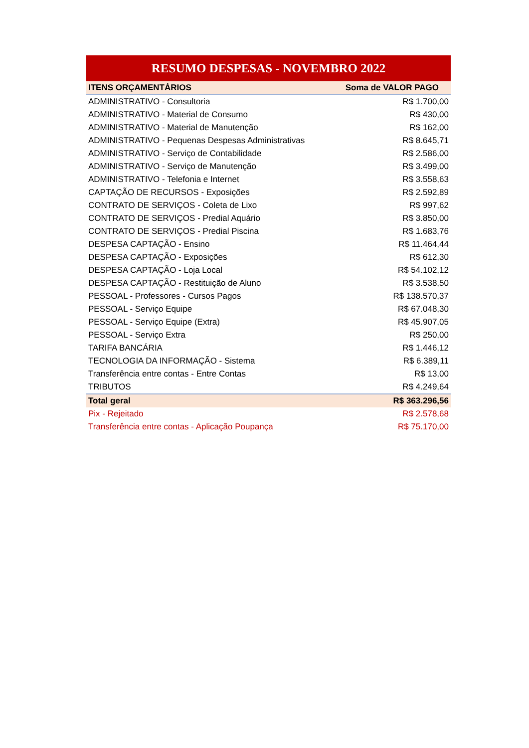RESUMO DESPESAS - NOVEMBRO 2022
| ITENS ORÇAMENTÁRIOS | Soma de VALOR PAGO |
| --- | --- |
| ADMINISTRATIVO - Consultoria | R$ 1.700,00 |
| ADMINISTRATIVO - Material de Consumo | R$ 430,00 |
| ADMINISTRATIVO - Material de Manutenção | R$ 162,00 |
| ADMINISTRATIVO - Pequenas Despesas Administrativas | R$ 8.645,71 |
| ADMINISTRATIVO - Serviço de Contabilidade | R$ 2.586,00 |
| ADMINISTRATIVO - Serviço de Manutenção | R$ 3.499,00 |
| ADMINISTRATIVO - Telefonia e Internet | R$ 3.558,63 |
| CAPTAÇÃO DE RECURSOS - Exposições | R$ 2.592,89 |
| CONTRATO DE SERVIÇOS - Coleta de Lixo | R$ 997,62 |
| CONTRATO DE SERVIÇOS - Predial Aquário | R$ 3.850,00 |
| CONTRATO DE SERVIÇOS - Predial Piscina | R$ 1.683,76 |
| DESPESA CAPTAÇÃO - Ensino | R$ 11.464,44 |
| DESPESA CAPTAÇÃO - Exposições | R$ 612,30 |
| DESPESA CAPTAÇÃO - Loja Local | R$ 54.102,12 |
| DESPESA CAPTAÇÃO - Restituição de Aluno | R$ 3.538,50 |
| PESSOAL - Professores - Cursos Pagos | R$ 138.570,37 |
| PESSOAL - Serviço Equipe | R$ 67.048,30 |
| PESSOAL - Serviço Equipe (Extra) | R$ 45.907,05 |
| PESSOAL - Serviço Extra | R$ 250,00 |
| TARIFA BANCÁRIA | R$ 1.446,12 |
| TECNOLOGIA DA INFORMAÇÃO - Sistema | R$ 6.389,11 |
| Transferência entre contas - Entre Contas | R$ 13,00 |
| TRIBUTOS | R$ 4.249,64 |
| Total geral | R$ 363.296,56 |
| Pix - Rejeitado | R$ 2.578,68 |
| Transferência entre contas - Aplicação Poupança | R$ 75.170,00 |